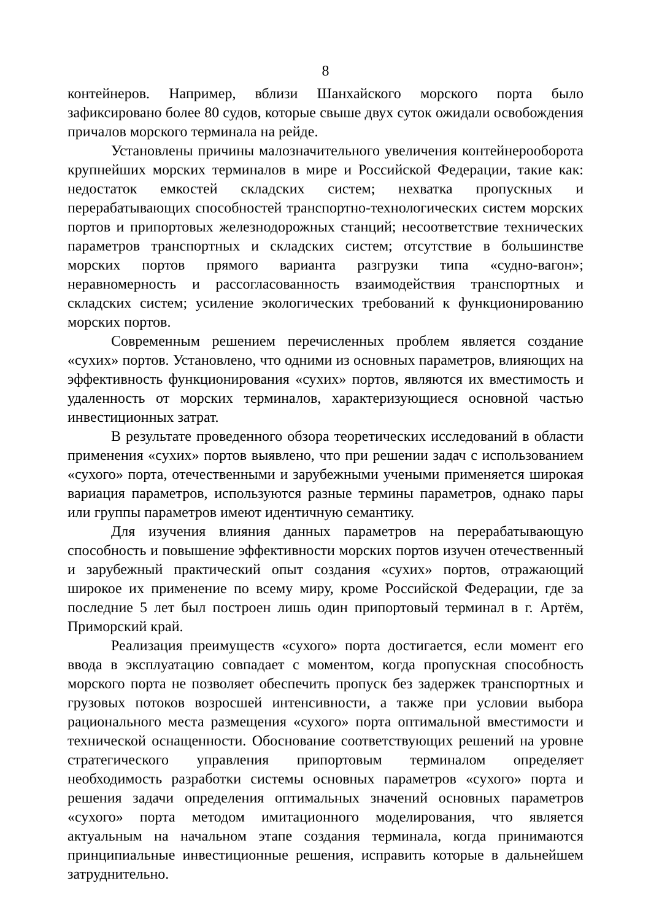8
контейнеров. Например, вблизи Шанхайского морского порта было зафиксировано более 80 судов, которые свыше двух суток ожидали освобождения причалов морского терминала на рейде.
Установлены причины малозначительного увеличения контейнерооборота крупнейших морских терминалов в мире и Российской Федерации, такие как: недостаток емкостей складских систем; нехватка пропускных и перерабатывающих способностей транспортно-технологических систем морских портов и припортовых железнодорожных станций; несоответствие технических параметров транспортных и складских систем; отсутствие в большинстве морских портов прямого варианта разгрузки типа «судно-вагон»; неравномерность и рассогласованность взаимодействия транспортных и складских систем; усиление экологических требований к функционированию морских портов.
Современным решением перечисленных проблем является создание «сухих» портов. Установлено, что одними из основных параметров, влияющих на эффективность функционирования «сухих» портов, являются их вместимость и удаленность от морских терминалов, характеризующиеся основной частью инвестиционных затрат.
В результате проведенного обзора теоретических исследований в области применения «сухих» портов выявлено, что при решении задач с использованием «сухого» порта, отечественными и зарубежными учеными применяется широкая вариация параметров, используются разные термины параметров, однако пары или группы параметров имеют идентичную семантику.
Для изучения влияния данных параметров на перерабатывающую способность и повышение эффективности морских портов изучен отечественный и зарубежный практический опыт создания «сухих» портов, отражающий широкое их применение по всему миру, кроме Российской Федерации, где за последние 5 лет был построен лишь один припортовый терминал в г. Артём, Приморский край.
Реализация преимуществ «сухого» порта достигается, если момент его ввода в эксплуатацию совпадает с моментом, когда пропускная способность морского порта не позволяет обеспечить пропуск без задержек транспортных и грузовых потоков возросшей интенсивности, а также при условии выбора рационального места размещения «сухого» порта оптимальной вместимости и технической оснащенности. Обоснование соответствующих решений на уровне стратегического управления припортовым терминалом определяет необходимость разработки системы основных параметров «сухого» порта и решения задачи определения оптимальных значений основных параметров «сухого» порта методом имитационного моделирования, что является актуальным на начальном этапе создания терминала, когда принимаются принципиальные инвестиционные решения, исправить которые в дальнейшем затруднительно.